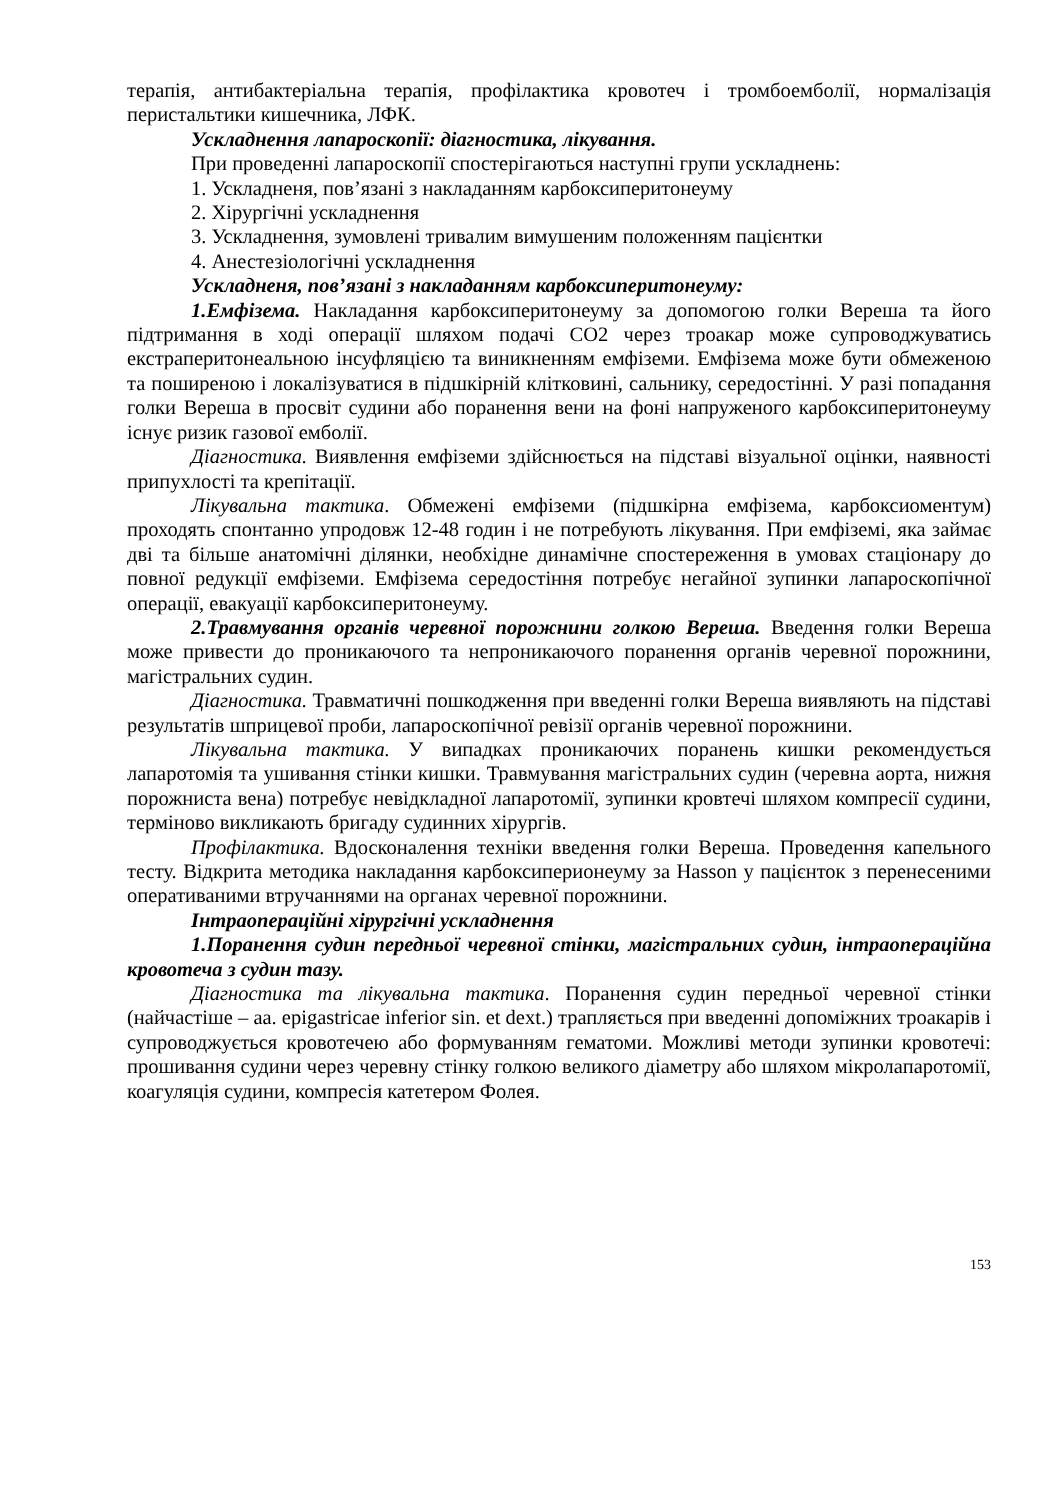терапія, антибактеріальна терапія, профілактика кровотеч і тромбоемболії, нормалізація перистальтики кишечника, ЛФК.
Ускладнення лапароскопії: діагностика, лікування.
При проведенні лапароскопії спостерігаються наступні групи ускладнень:
1. Ускладненя, пов’язані з накладанням карбоксиперитонеуму
2. Хірургічні ускладнення
3. Ускладнення, зумовлені тривалим вимушеним положенням пацієнтки
4. Анестезіологічні ускладнення
Ускладненя, пов’язані з накладанням карбоксиперитонеуму:
1.Емфізема. Накладання карбоксиперитонеуму за допомогою голки Вереша та його підтримання в ході операції шляхом подачі СО2 через троакар може супроводжуватись екстраперитонеальною інсуфляцією та виникненням емфіземи. Емфізема може бути обмеженою та поширеною і локалізуватися в підшкірній клітковині, сальнику, середостінні. У разі попадання голки Вереша в просвіт судини або поранення вени на фоні напруженого карбоксиперитонеуму існує ризик газової емболії.
Діагностика. Виявлення емфіземи здійснюється на підставі візуальної оцінки, наявності припухлості та крепітації.
Лікувальна тактика. Обмежені емфіземи (підшкірна емфізема, карбоксиоментум) проходять спонтанно упродовж 12-48 годин і не потребують лікування. При емфіземі, яка займає дві та більше анатомічні ділянки, необхідне динамічне спостереження в умовах стаціонару до повної редукції емфіземи. Емфізема середостіння потребує негайної зупинки лапароскопічної операції, евакуації карбоксиперитонеуму.
2.Травмування органів черевної порожнини голкою Вереша. Введення голки Вереша може привести до проникаючого та непроникаючого поранення органів черевної порожнини, магістральних судин.
Діагностика. Травматичні пошкодження при введенні голки Вереша виявляють на підставі результатів шприцевої проби, лапароскопічної ревізії органів черевної порожнини.
Лікувальна тактика. У випадках проникаючих поранень кишки рекомендується лапаротомія та ушивання стінки кишки. Травмування магістральних судин (черевна аорта, нижня порожниста вена) потребує невідкладної лапаротомії, зупинки кровтечі шляхом компресії судини, терміново викликають бригаду судинних хірургів.
Профілактика. Вдосконалення техніки введення голки Вереша. Проведення капельного тесту. Відкрита методика накладання карбоксиперионеуму за Hasson у пацієнток з перенесеними оперативаними втручаннями на органах черевної порожнини.
Інтраопераційні хірургічні ускладнення
1.Поранення судин передньої черевної стінки, магістральних судин, інтраопераційна кровотеча з судин тазу.
Діагностика та лікувальна тактика. Поранення судин передньої черевної стінки (найчастіше – аа. epigastricae inferior sin. et dext.) трапляється при введенні допоміжних троакарів і супроводжується кровотечею або формуванням гематоми. Можливі методи зупинки кровотечі: прошивання судини через черевну стінку голкою великого діаметру або шляхом мікролапаротомії, коагуляція судини, компресія катетером Фолея.
153